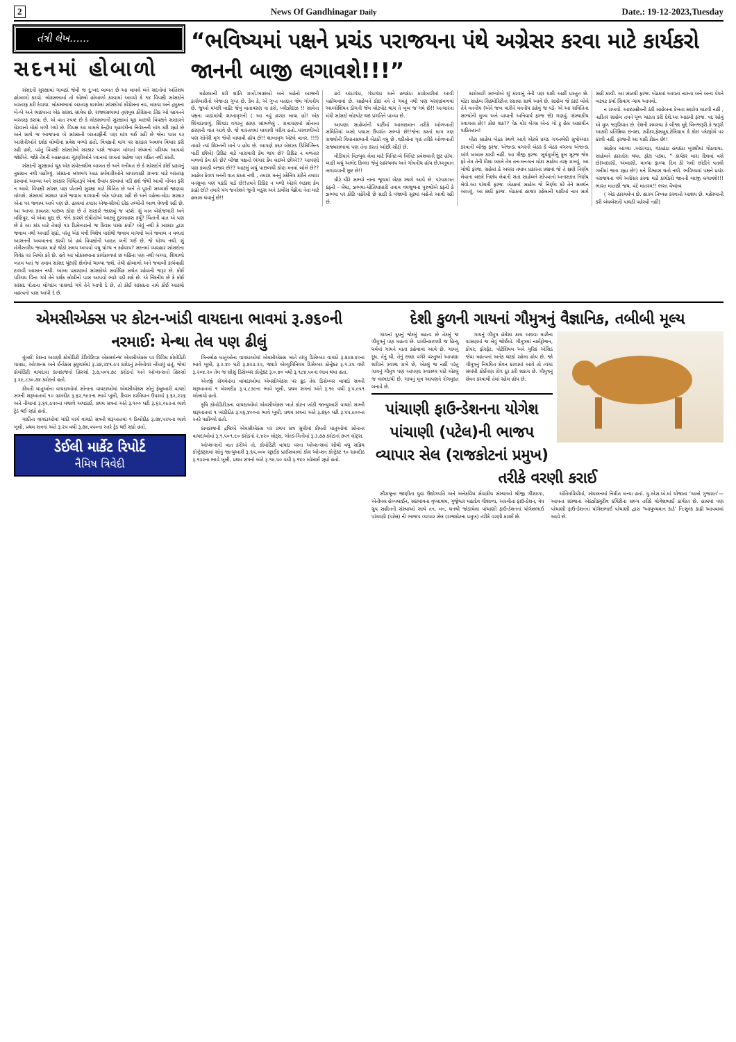2 News Of Gandhinagar Daily Date.: 19-12-2023,Tuesday
તંત્રી લેખ......
સદનમાં હોબાળો
સંસદની સુરક્ષામાં ગાબડાં જેવી જ દુ:ખદ બાબત છે આ મામલે બંને સદનોમાં અતિશય હોબાળો કરવો. લોકસભામાં તો એટલો હોબાળો કરવામાં આવ્યો કે ૧૪ વિપક્ષી સાંસદોને બરતરફ કરી દેવાયા. લોકસભામાં બરતરફ કરાયેલા સાંસદોમાં કોંગ્રેસના નવ, માકપા અને દ્રમુકના બે-બે અને ભાકપાના એક સાંસદ સામેલ છે. રાજ્યસભામાં તૃણમૂલ કોંગ્રેસના ડેરેક ઓ બ્રાયનને બરતરફ કરાયા છે. એ વાત સ્પષ્ટ છે કે લોકસભાની સુરક્ષામાં ચૂક બાદથી વિપક્ષને સરકારને ઘેરવાનો મોકો મળી ગયો છે. વિપક્ષ આ મામલે કેન્દ્રીય ગૃહમંત્રીના નિવેદનની માંગ કરી રહ્યો છે અને સાથે જ ભાજપના બે સાંસદની બરતરફીની પણ માંગ થઈ રહી છે જેના પાસ પર આરોપીઓને દર્શક લોબીમાં પ્રવેશ મળ્યો હતો. વિપક્ષની માંગ પર સરકાર અવશ્ય વિચાર કરી રહી હશે, પરંતુ વિપક્ષી સાંસદોએ સરકાર પાસે જવાબ માંગતાં સંયમનો પરિચય આપવો જોઈએ. જોકે તેમની આક્રમકતા ચૂંટણીઓને ધ્યાનમાં રાખતાં સહેજ પણ ચકિત નથી કરતી.
સંસદની સુરક્ષામાં ચૂક એક સંવેદનશીલ બાબત છે અને ગનીમત છે કે સાંસદોને કોઈ પ્રકારનું નુક્સાન નથી પહોંચ્યું. સંસદના લગભગ આઠ કર્મચારીઓને લાપરવાહી રાખવા માટે બરતરફ કરવામાં આવ્યા અને સરકાર નિશ્ચિતરૂપે એવા ઉપાય કરવામાં પડી હશે જેથી આવી નોબત ફરી ન આવે. વિપક્ષી સાંસદ પણ પોતાની સુરક્ષા માટે ચિંતિત છે અને તે પૂરતી સચ્ચાઈ જાણવા માંગશે. સંસદમાં સરકાર પાસે જવાબ માગવાની એક પરંપરા રહી છે અને વહેલા-મોડા સરકાર એના પર જવાબ આપે પણ છે. હાલમાં તપાસ એજન્સીઓ દરેક તથ્યોની ભાળ મેળવી રહી છે. આ આખા કાવતરા પાછળ કોણ છે તે સરકારે જાણવું જ પડશે. શું માત્ર બેરોજગારી અને મણિપુર, બે એવા મુદ્દા છે, જેને કારણે દોષીતોએ આટલું દુસ્સાહસ કર્યું? ચિંતાની વાત એ પણ છે કે આ કાંડ માટે તેમણે ૧૩ ડિસેમ્બરનો જ દિવસ પસંદ કર્યો? એવું નથી કે સરકાર દ્વારા જવાબ નથી અપાઈ રહ્યો, પરંતુ એક મંત્રી વિશેષ પાસેથી જવાબ માગવો અને જવાબ ન મળતાં આસનની અવમાનના કરવી એ હવે વિપક્ષોની આદત બની ગઈ છે, જે યોગ્ય નથી. શું મંત્રીસ્તરીય જવાબ માટે થોડો સમય આપવો વધુ યોગ્ય ન કહેવાય? સદનમાં વ્યવહાર સાંસદોના વિવેક પર નિર્ભર કરે છે. હવે આ લોકસભાના કાર્યકાળમાં છ મહિના પણ નથી બચ્યા, શિયાળો ખતમ થતાં જ તમામ સાંસદ ચૂંટણી ક્ષેત્રોમાં ચાલ્યા જશે, તેથી હોબાળો અને જવાબી કાર્યવાહી ટાળવી આસાન નથી. આખા પ્રકરણમાં સાંસદોએ સર્વાધિક સચેત રહેવાની જરૂર છે. કોઈ પરિચય વિના ગમે તેને દર્શક લોબીનો પાસ આપવો ભારે પડી શકે છે. એ નિંદનીય છે કે કોઈ સાંસદ પોતાના લોગઇન પાસવર્ડ ગમે તેને આપી દે છે, તો કોઈ સાંસદના નામે કોઈ આટલો મહત્વનો પાસ આપી દે છે.
“ભવિષ્યમાં પક્ષને પ્રચંડ પરાજયના પંથે અગ્રેસર કરવા માટે કાર્યકરો જાનની બાજી લગાવશે!!!”
મહેરબાની કરી શાંતિ રાખો.ભાઇઓ અને બહેનો આજની કારોબારીનો એજન્ડા ગુપ્ત છે. કેમ કે, એ ગુપ્ત મતદાન જેમ ગોપનીય છે. જુઓ મચ્છી માર્કેટ જેવું વાતાવરણ ના કરો, પ્લીઝીઇઝ !! સામેના પક્ષના વાડામાંથી શાખામૃગની ( આ નવું હરણ લાયા હો! એક શિંગડાવાળું, શિંગડા વગરનું હરણ સાંભળેલું . રામાયણમાં સોનાના હરણની વાત આવે છે. જે વાસ્તવમાં માયાવી મરીચ હતો..ઘરવાળીઓ પણ સોનેરી મૃગ જેવી માયાવી હોય છે!! શાખામૃગ એટલે વાનર. !!!) તમારે ત્યાં શિસ્તની માને પ હોય છે. આપણે કદર બેઇઝ્ડ ડિસિપ્લિન્ડ પાર્ટી છીએ( ટિકિટ માટે મારામારી કેમ થાય છે? ટિકિટ ન મળનાર બળવો કેમ કરે છે? બીજા પક્ષનો ભંગાર કેમ લઇએ છીએ?? આપણો પણ કબાડી બજાર છે?? આટલું બધું પાછળથી કોણ મનમાં બોલે છે?? સાહેબ કેવળ મનની વાત કરતા નથી , તમારા મનનું સ્કેનિંગ કરીને તમારા મનસુબા પણ પકડી પાડે છે!!તમને ટિકિટ ન મળી એટલે ભડાશ કેમ કાઢો છો? તમારે યંગ જનરેશને જૂની ખડુસ અને ડામીસ પેઢીના નેતા માટે હલાલ થવાનું છે!!
હવે અંડાગંડા, ગંડાગંડા અને હથકંડા કારોબારીમાં આવી પહોંચવામાં છે. સાહેબને કોઇ નમે તે ગમતું નથી પણ ચરણકમળમાં આલ્સેશિયન ડોગની જેમ લોટપોટ થાય તે ખૂબ જ ગમે છે!! અત્યારના મંત્રી સાંસદો લોટપોટ થઇ પ્રગતિને પામ્યા છે.
આપણા સાહેબોની પાર્ટીમાં આલાકમાન તરીકે ઓળખાતી સમિતિમાં બસો પચાસ ઉપરાંત સભ્યો છે!!જેના કરતાં માત્ર ત્રણ રાજ્યોની વિધાનસભાની બેઠકો વધુ છે .વડીલોના ગૃહ તરીકે ઓળખાતી રાજ્યસભામાં પણ તેના કરતાં ઓછી સીટો છે.
મીડિયાને વિઝ્યુલ લેવા માટે મિનિટ-બે મિનિટ પ્રવેશવાની છૂટ હોય. બાકી બધું અભેદ કિલ્લા જેવું રહસ્યમય અને ગોપનીય હોય છે.અનુમાન લગાવવાની છૂટ છે!!
ધીરે ધીરે સભ્યો નાના જૂથમાં બેઠક સ્થળે આવે છે. પરંપરાગત કફની - લેંઘા, ઝભ્ભા-ધોતિયાધારી તમામ વયજૂથના પુરુષોએ કફની કે ઝભ્ભા પર કોટિ પહેરેલી છે સાડી કે પંજાબી સુટમાં બહેનો આવી રહી છે.
કારોબારી સભ્યોએ શું કરવાનું તેની પણ યાદી અહીં પ્રસ્તુત છે. મોટા સાહેબ સિક્યોરિટીના રસાલા સાથે આવે છે. સાહેબ જે કાંઇ બોલે તેને મનનીય (એને જખ મારીને મનનીય કહેવું જ પડે- એ આ સમિતિના સભ્યોની મુખ્ય અને પાયાની અનિવાર્ય ફરજ છે) ગણવું. સંસ્થાકીય સ્વાયત્તા છે!! કોઇ શક?? પેક યોર બેગ્સ એન્ડ ગો ટુ હેલ આઇમીન પાકિસ્તાન!
મોટા સાહેબ બેઠક સ્થળે આવે એટલે પ્રચંડ ગગનભેદી સુત્રોચ્ચાર કરવાની બીજી ફરજ. એજન્ડા વગરની બેઠક કે બેઠક વગરના એજન્ડા અંગે બબાલ કરવી નહીં. આ ત્રીજી ફરજ. સૂર્યમુખીનું ફૂલ સૂરજ જેમ ફરે તેમ તેની દીશા બદલે તેમ તન-મન-ધન મોટા સાહેબ તરફ રાખવું. આ ચોથી ફરજ. સહેલાં કે અઘરા તમામ પ્રકારના પ્રશ્નમાં જે તે ક્ષણે નિર્ણય લેવાના બદલે નિર્ણય લેવાની સતા સાહેબને સોંપવાનો અનાસક્ત નિર્ણય લેવો.આ પાંચમી ફરજ. બેઠકમાં સાહેબ જે નિર્ણય કરે તેને સમર્થન આપવું. આ છઠી ફરજ. બેઠકમાં હાજર રહેલાની યાદીમાં નામ સામે સહી કરવી. આ સાતમી ફરજ. બેઠકમાં આવતા નાસ્તા અને અન્ય પેયને ખટપટ કર્યા સિવાય ન્યાય આપવો.
ન રાખવો. આઇસ્ક્રીમની ઠંડી સાહેબના દેખતા ક્યારેય ચાટવી નહીં , નહીંતર સાહેબ તમને ધૂળ ચાટતા કરી દેશે.આ આઠમી ફરજ. પદ રહેવું એ મૂળ જરૂરિયાત છે. દેશની સમસ્યા કે બીજા મુદ્દે બિનજરૂરી કે જરૂરી આકરી પ્રતિક્રિયા ઇન્સ્ટા, ટ્વીટર,ફેસબુક,ટેલિગ્રામ કે કોઇ પ્લેટફોર્મ પર કરવી નહીં. ફરજની આ યાદી ટોકન છે!!
સાહેબ આવ્યા .અંડાગડા, ગંડાહંડા હથકંડા ખુરશીમાં ગોઠવાયા. સાહેબને હારતોરા થયા. ફોટા પડ્યા. “ કાર્યકર મારા દિલમાં વસે છે(અદાણી, અંબાણી, માલ્યા ફાલ્યા દિલ કી ગલી છોડીને પતલી ગલીમાં જતા રહ્યા છે!) મને વિશ્વાસ થતો નથી. ભવિષ્યમાં પક્ષને પ્રચંડ પરાજયના પંથે અગ્રેસર કરવા માટે કાર્યકરો જાનની બાજી લગાવશે!!!ભારત માતાકી જય. વંદે માતરમ!! ભરત વૈષ્ણવ
( એક હાસ્યલેખ છે. હાસ્ય નિષ્પન્ન કરવાનો આશય છે. મહેરબાની કરી બંધબેસતી પાઘડી પહેરવી નહીં)
એમસીએક્સ પર કોટન-ખાંડી વાયદાના ભાવમાં રૂ.૭૬૦ની નરમાઈ: મેન્થા તેલ પણ ઢીલું
મુંબઈ: દેશના અગ્રણી કોમોડિટી ડેરિવેટિવ્ઝ એક્સચેન્જ એમસીએક્સ પર વિવિધ કોમોડિટી વાયદા, ઓપ્શન્સ અને ઈન્ડેક્સ ફ્યુચર્સમાં રૂ.૩૭,૩૪૧.૯૫ કરોડનું ટર્નઓવર નોંધાયું હતું, જેમાં કોમોડિટી વાયદાના કામકાજનો હિસ્સો રૂ.૭,૫૦૫.૭૮ કરોડનો અને ઓપ્શન્સનો હિસ્સો રૂ.૨૯,૮૩૦.૭૪ કરોડનો હતો.
કીમતી ધાતુઓના વાયદાઓમાં સોનાના વાયદાઓમાં એમસીએક્સ સોનું ફેબ્રુઆરી વાયદો સત્રની શરૂઆતમાં ૧૦ ગ્રામદીઠ રૂ.૬૨,૧૯૩ના ભાવે ખૂલી, દિવસ દરમિયાન ઉપરમાં રૂ.૬૨,૨૨૬ અને નીચામાં રૂ.૬૧,૯૫૦ના મથાળે અથડાઈ, પ્રથમ સત્રનાં અંતે રૂ.૧૦૦ ઘટી રૂ.૬૨,૦૯૨ના ભાવે ટ્રેડ થઈ રહ્યો હતો.
ચાંદીના વાયદાઓમાં ચાંદી માર્ચ વાયદો સત્રની શરૂઆતમાં ૧ કિલોદીઠ રૂ.૭૪,૫૨૫ના ભાવે ખૂલી, પ્રથમ સત્રનાં અંતે રૂ.૨૫ વધી રૂ.૭૪,૫૫૦ના સ્તરે ટ્રેડ થઈ રહ્યો હતો.
ડેઈલી માર્કેટ રિપોર્ટ
નૈમિષ ત્રિવેદી
બિનલોહ ધાતુઓના વાયદાઓમાં એમસીએક્સ ખાતે તાંબુ ડિસેમ્બર વાયદો રૂ.૭૨૭.૪૦ના ભાવે ખૂલી, રૂ.૨.૪૦ ઘટી રૂ.૭૨૩.૨૫, જ્યારે એલ્યુમિનિયમ ડિસેમ્બર કોન્ટ્રેક્ટ રૂ.૧.૩૫ વધી રૂ.૨૦૪.૨૦ તેમ જ સીસું ડિસેમ્બર કોન્ટ્રેક્ટ રૂ.૦.૪૦ વધી રૂ.૧૮૪.૫૦ના ભાવ થયા હતા.
એનર્જી સેગમેન્ટના વાયદાઓમાં એમસીએક્સ પર ક્રૂડ તેલ ડિસેમ્બર વાયદો સત્રની શરૂઆતમાં ૧ બેરલદીઠ રૂ.૫,૮૩૯ના ભાવે ખૂલી, પ્રથમ સત્રનાં અંતે રૂ.૧૯ વધી રૂ.૫,૯૫૧ બોલાયો હતો.
કૃષિ કોમોડિટીઝના વાયદાઓમાં એમસીએક્સ ખાતે કોટન ખાંડી જાન્યુઆરી વાયદો સત્રની શરૂઆતમાં ૧ ખાંડીદીઠ રૂ.૫૬,૪૦૦ના ભાવે ખૂલી, પ્રથમ સત્રનાં અંતે રૂ.૭૬૦ ઘટી રૂ.૫૫,૯૦૦ના સ્તરે પહોંચ્યો હતો.
કામકાજની દ્રષ્ટિએ એમસીએક્સ પર પ્રથમ સત્ર સુધીમાં કીમતી ધાતુઓમાં સોનાના વાયદાઓમાં રૂ.૧,૫૦૧.૯૦ કરોડનાં ૨,૪૨૦ લોટ્સ, ગોલ્ડ-ગિનીમાં રૂ.૩.૭૭ કરોડનાં ૭૫૧ લોટ્સ.
ઓપ્શન્સની વાત કરીએ તો, કોમોડિટી વાયદા પરના ઓપ્શન્સમાં સૌથી વધુ સક્રિય કોન્ટ્રેક્ટ્સમાં સોનું જાન્યુઆરી રૂ.૬૫,૦૦૦ સ્ટ્રાઈક પ્રાઈસવાળો કોલ ઓપ્શન કોન્ટ્રેક્ટ ૧૦ ગ્રામદીઠ રૂ.૧૩૨ના ભાવે ખૂલી, પ્રથમ સત્રનાં અંતે રૂ.૧૯.૫૦ વધી રૂ.૧૪૦ બોલાઈ રહ્યો હતો.
દેશી કુળની ગાયનાં ગૌમુત્રનું વૈજ્ઞાનિક, તબીબી મૂલ્ય
ગાયનાં દૂધનું જેટલું મહત્વ છે તેટલું જ ગૌમુત્રનું પણ મહત્વ છે. પ્રાચીનકાળથી જ હિન્દુ ધર્મમાં ગાયને માતા કહેવામાં આવે છે. ગાયનું દૂધ, તેનું ઘી, તેનું છાણ વગેરે વસ્તુઓ આપણા શરીરને સ્વસ્થ રાખે છે, એટલું જ નહીં પરંતુ ગાયનું ગૌમુત્ર પણ આપણા સ્વાસ્થ્ય માટે એટલું જ લાભદાયી છે. ગાયનું મૂત્ર આપણને રોગમુક્ત બનાવે છે.
ગાયનું ગૌમુત્ર હંમેશા કાચ અથવા માટીના વાસણમાં જ લેવું જોઈએ. ગૌમુત્રમાં નાઈટ્રોજન, કોપર, ફોસ્ફેટ, પોટેશિયમ અને યુરિક એસિડ જેવા મહત્વનાં અનેક ઘટકો રહેલા હોય છે. જો ગૌમુત્રનું નિયમિત સેવન કરવામાં આવે તો ત્વચા સંબંધી કોઈપણ રોગ દૂર કરી શકાય છે. ગૌમુત્રનું સેવન કરવાથી તેમાં રહેલ હોય છે.
પાંચાણી ફાઉન્ડેશનના યોગેશ પાંચાણી (પટેલ)ની ભાજપ વ્યાપાર સેલ (રાજકોટનાં પ્રમુખ) તરીકે વરણી કરાઈ
સૌરાષ્ટ્રના જાણીતા યુવા ઉદ્યોગપતિ અને અનેકવિધ સેવાકીય સંસ્થાઓ શ્રીજી ગૌશાળા, એનીમલ હેલ્પલાઈન, સદભાવના વૃધ્ધાશ્રમ, ગુજ્રેશ્વર મહાદેવ ગૌશાળા, અસ્મીતા ફાઉન્ડેશન, મેપ ગ્રુપ સહીતની સંસ્થાઓ સાથે તન, મન, ધનથી જોડાયેલા પાંચાણી ફાઉન્ડેશનનાં યોગેશભાઈ પાંચાણી (પટેલ) ની ભાજપ વ્યાપાર સેલ (રાજકોટના પ્રમુખ) તરીકે વરણી કરાઈ છે.
અંતિમવિધીમાં, સંચાલનમાં નિમીત બન્યા હતાં. યુ.એસ.એ.માં યોજાતા ‘ચાલો ગુજરાત’—આયના સંસ્થાના એક્ઝીક્યુટીવ કમિટીના સભ્ય તરીકે યોગેશભાઈ કાર્યરત છે. હાલમાં પણ પાંચાણી ફાઉન્ડેશનનાં યોગેશભાઈ પાંચાણી દ્વારા ‘આયુષ્યમાન કાર્ડ’ નિ:શુલ્ક કાઢી આપવામાં આવે છે.